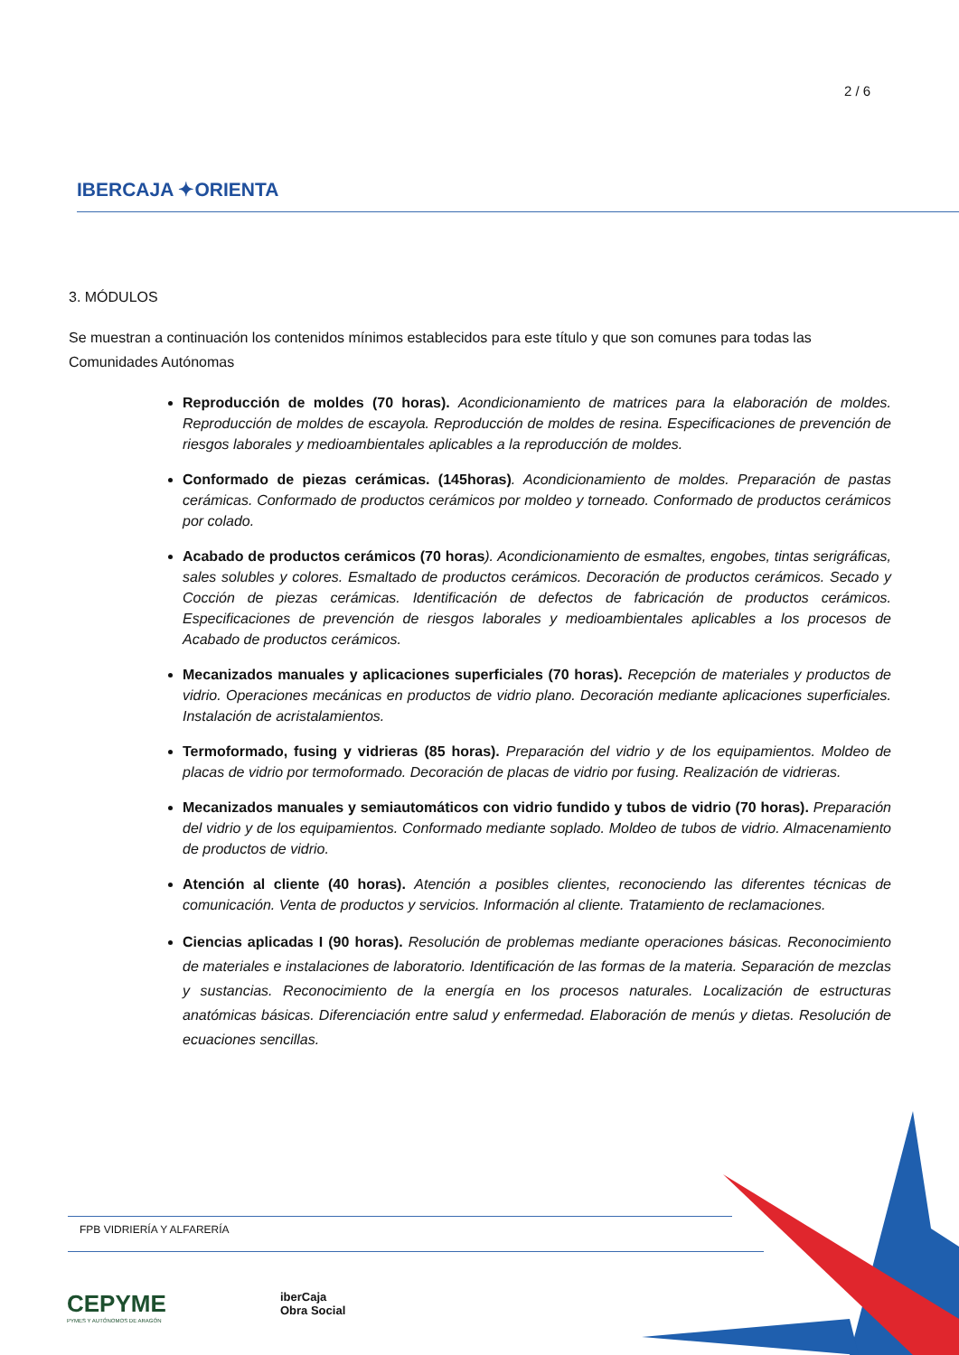2 / 6
IBERCAJA ✦ORIENTA
3. MÓDULOS
Se muestran a continuación los contenidos mínimos establecidos para este título y que son comunes para todas las Comunidades Autónomas
Reproducción de moldes (70 horas). Acondicionamiento de matrices para la elaboración de moldes. Reproducción de moldes de escayola. Reproducción de moldes de resina. Especificaciones de prevención de riesgos laborales y medioambientales aplicables a la reproducción de moldes.
Conformado de piezas cerámicas. (145horas). Acondicionamiento de moldes. Preparación de pastas cerámicas. Conformado de productos cerámicos por moldeo y torneado. Conformado de productos cerámicos por colado.
Acabado de productos cerámicos (70 horas). Acondicionamiento de esmaltes, engobes, tintas serigráficas, sales solubles y colores. Esmaltado de productos cerámicos. Decoración de productos cerámicos. Secado y Cocción de piezas cerámicas. Identificación de defectos de fabricación de productos cerámicos. Especificaciones de prevención de riesgos laborales y medioambientales aplicables a los procesos de Acabado de productos cerámicos.
Mecanizados manuales y aplicaciones superficiales (70 horas). Recepción de materiales y productos de vidrio. Operaciones mecánicas en productos de vidrio plano. Decoración mediante aplicaciones superficiales. Instalación de acristalamientos.
Termoformado, fusing y vidrieras (85 horas). Preparación del vidrio y de los equipamientos. Moldeo de placas de vidrio por termoformado. Decoración de placas de vidrio por fusing. Realización de vidrieras.
Mecanizados manuales y semiautomáticos con vidrio fundido y tubos de vidrio (70 horas). Preparación del vidrio y de los equipamientos. Conformado mediante soplado. Moldeo de tubos de vidrio. Almacenamiento de productos de vidrio.
Atención al cliente (40 horas). Atención a posibles clientes, reconociendo las diferentes técnicas de comunicación. Venta de productos y servicios. Información al cliente. Tratamiento de reclamaciones.
Ciencias aplicadas I (90 horas). Resolución de problemas mediante operaciones básicas. Reconocimiento de materiales e instalaciones de laboratorio. Identificación de las formas de la materia. Separación de mezclas y sustancias. Reconocimiento de la energía en los procesos naturales. Localización de estructuras anatómicas básicas. Diferenciación entre salud y enfermedad. Elaboración de menús y dietas. Resolución de ecuaciones sencillas.
FPB VIDRIERÍA Y ALFARERÍA
CEPYME
PYMES Y AUTÓNOMOS DE ARAGÓN
iberCaja
Obra Social